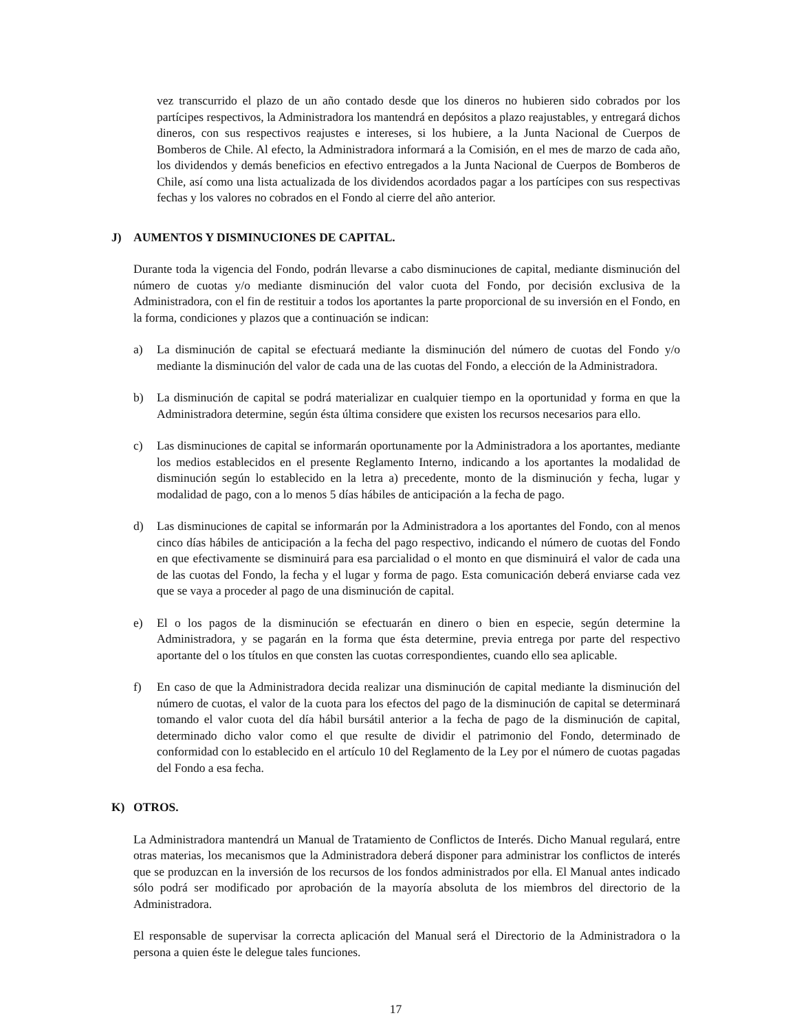vez transcurrido el plazo de un año contado desde que los dineros no hubieren sido cobrados por los partícipes respectivos, la Administradora los mantendrá en depósitos a plazo reajustables, y entregará dichos dineros, con sus respectivos reajustes e intereses, si los hubiere, a la Junta Nacional de Cuerpos de Bomberos de Chile. Al efecto, la Administradora informará a la Comisión, en el mes de marzo de cada año, los dividendos y demás beneficios en efectivo entregados a la Junta Nacional de Cuerpos de Bomberos de Chile, así como una lista actualizada de los dividendos acordados pagar a los partícipes con sus respectivas fechas y los valores no cobrados en el Fondo al cierre del año anterior.
J) AUMENTOS Y DISMINUCIONES DE CAPITAL.
Durante toda la vigencia del Fondo, podrán llevarse a cabo disminuciones de capital, mediante disminución del número de cuotas y/o mediante disminución del valor cuota del Fondo, por decisión exclusiva de la Administradora, con el fin de restituir a todos los aportantes la parte proporcional de su inversión en el Fondo, en la forma, condiciones y plazos que a continuación se indican:
a) La disminución de capital se efectuará mediante la disminución del número de cuotas del Fondo y/o mediante la disminución del valor de cada una de las cuotas del Fondo, a elección de la Administradora.
b) La disminución de capital se podrá materializar en cualquier tiempo en la oportunidad y forma en que la Administradora determine, según ésta última considere que existen los recursos necesarios para ello.
c) Las disminuciones de capital se informarán oportunamente por la Administradora a los aportantes, mediante los medios establecidos en el presente Reglamento Interno, indicando a los aportantes la modalidad de disminución según lo establecido en la letra a) precedente, monto de la disminución y fecha, lugar y modalidad de pago, con a lo menos 5 días hábiles de anticipación a la fecha de pago.
d) Las disminuciones de capital se informarán por la Administradora a los aportantes del Fondo, con al menos cinco días hábiles de anticipación a la fecha del pago respectivo, indicando el número de cuotas del Fondo en que efectivamente se disminuirá para esa parcialidad o el monto en que disminuirá el valor de cada una de las cuotas del Fondo, la fecha y el lugar y forma de pago. Esta comunicación deberá enviarse cada vez que se vaya a proceder al pago de una disminución de capital.
e) El o los pagos de la disminución se efectuarán en dinero o bien en especie, según determine la Administradora, y se pagarán en la forma que ésta determine, previa entrega por parte del respectivo aportante del o los títulos en que consten las cuotas correspondientes, cuando ello sea aplicable.
f) En caso de que la Administradora decida realizar una disminución de capital mediante la disminución del número de cuotas, el valor de la cuota para los efectos del pago de la disminución de capital se determinará tomando el valor cuota del día hábil bursátil anterior a la fecha de pago de la disminución de capital, determinado dicho valor como el que resulte de dividir el patrimonio del Fondo, determinado de conformidad con lo establecido en el artículo 10 del Reglamento de la Ley por el número de cuotas pagadas del Fondo a esa fecha.
K) OTROS.
La Administradora mantendrá un Manual de Tratamiento de Conflictos de Interés. Dicho Manual regulará, entre otras materias, los mecanismos que la Administradora deberá disponer para administrar los conflictos de interés que se produzcan en la inversión de los recursos de los fondos administrados por ella. El Manual antes indicado sólo podrá ser modificado por aprobación de la mayoría absoluta de los miembros del directorio de la Administradora.
El responsable de supervisar la correcta aplicación del Manual será el Directorio de la Administradora o la persona a quien éste le delegue tales funciones.
17